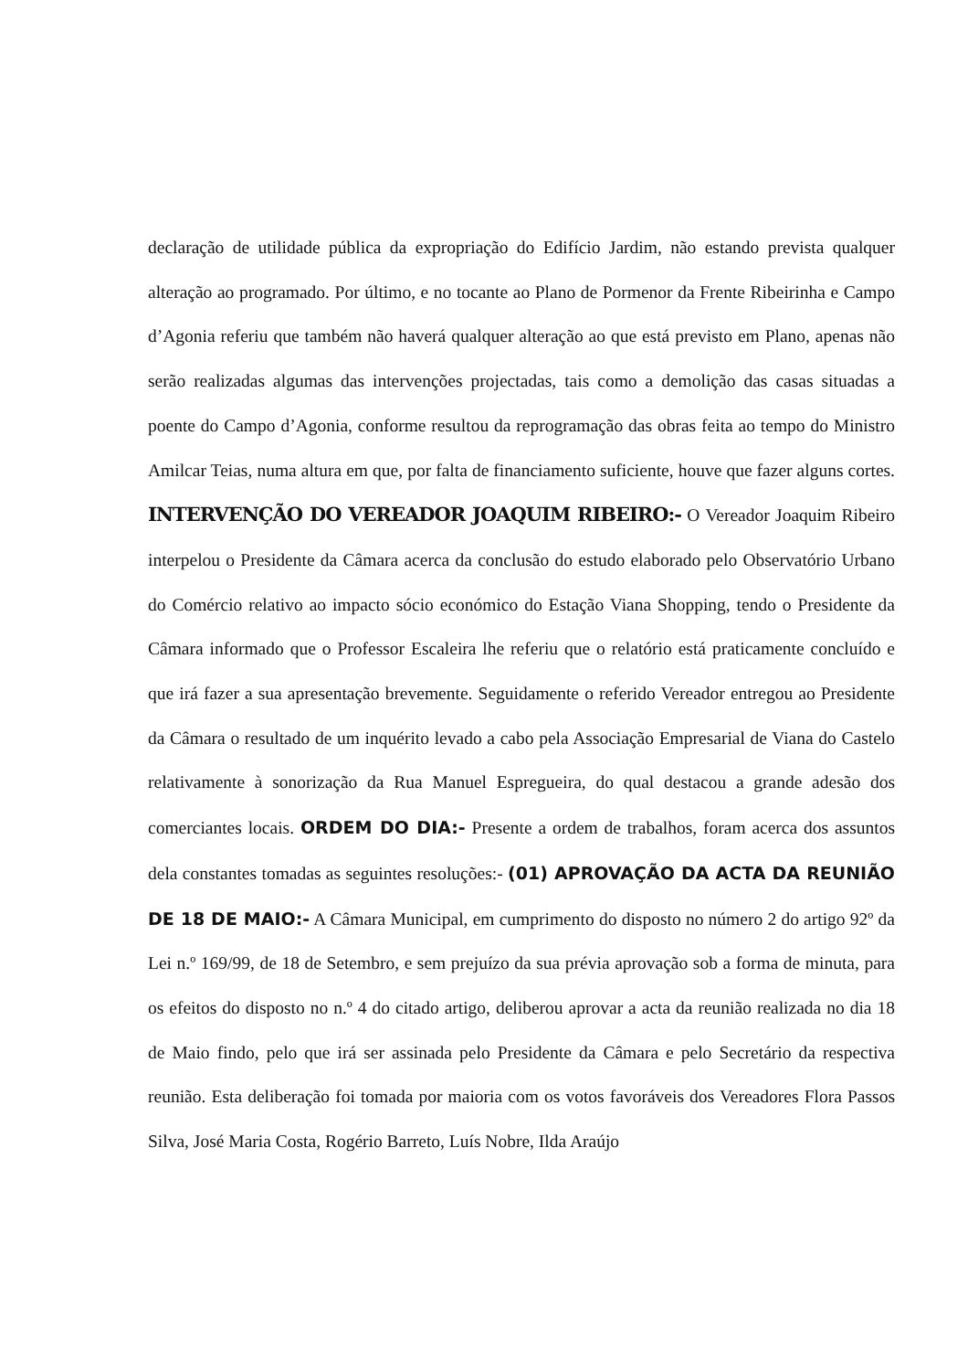declaração de utilidade pública da expropriação do Edifício Jardim, não estando prevista qualquer alteração ao programado. Por último, e no tocante ao Plano de Pormenor da Frente Ribeirinha e Campo d’Agonia referiu que também não haverá qualquer alteração ao que está previsto em Plano, apenas não serão realizadas algumas das intervenções projectadas, tais como a demolição das casas situadas a poente do Campo d’Agonia, conforme resultou da reprogramação das obras feita ao tempo do Ministro Amilcar Teias, numa altura em que, por falta de financiamento suficiente, houve que fazer alguns cortes. INTERVENÇÃO DO VEREADOR JOAQUIM RIBEIRO:- O Vereador Joaquim Ribeiro interpelou o Presidente da Câmara acerca da conclusão do estudo elaborado pelo Observatório Urbano do Comércio relativo ao impacto sócio económico do Estação Viana Shopping, tendo o Presidente da Câmara informado que o Professor Escaleira lhe referiu que o relatório está praticamente concluído e que irá fazer a sua apresentação brevemente. Seguidamente o referido Vereador entregou ao Presidente da Câmara o resultado de um inquérito levado a cabo pela Associação Empresarial de Viana do Castelo relativamente à sonorização da Rua Manuel Espregueira, do qual destacou a grande adesão dos comerciantes locais. ORDEM DO DIA:- Presente a ordem de trabalhos, foram acerca dos assuntos dela constantes tomadas as seguintes resoluções:- (01) APROVAÇÃO DA ACTA DA REUNIÃO DE 18 DE MAIO:- A Câmara Municipal, em cumprimento do disposto no número 2 do artigo 92º da Lei n.º 169/99, de 18 de Setembro, e sem prejuízo da sua prévia aprovação sob a forma de minuta, para os efeitos do disposto no n.º 4 do citado artigo, deliberou aprovar a acta da reunião realizada no dia 18 de Maio findo, pelo que irá ser assinada pelo Presidente da Câmara e pelo Secretário da respectiva reunião. Esta deliberação foi tomada por maioria com os votos favoráveis dos Vereadores Flora Passos Silva, José Maria Costa, Rogério Barreto, Luís Nobre, Ilda Araújo